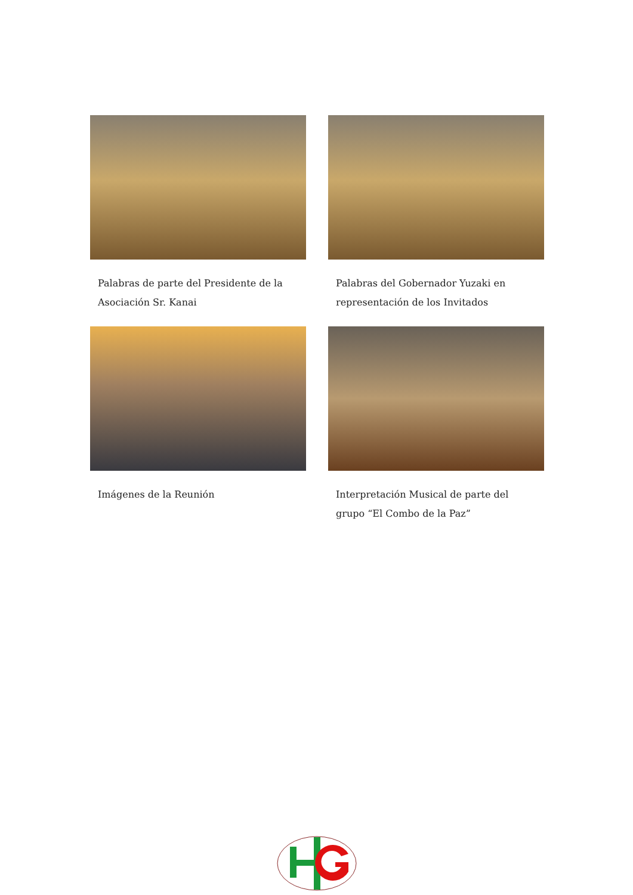Palabras de parte del Presidente de la Asociación Sr. Kanai
Palabras del Gobernador Yuzaki en representación de los Invitados
Imágenes de la Reunión Interpretación Musical de parte del grupo “El Combo de la Paz”